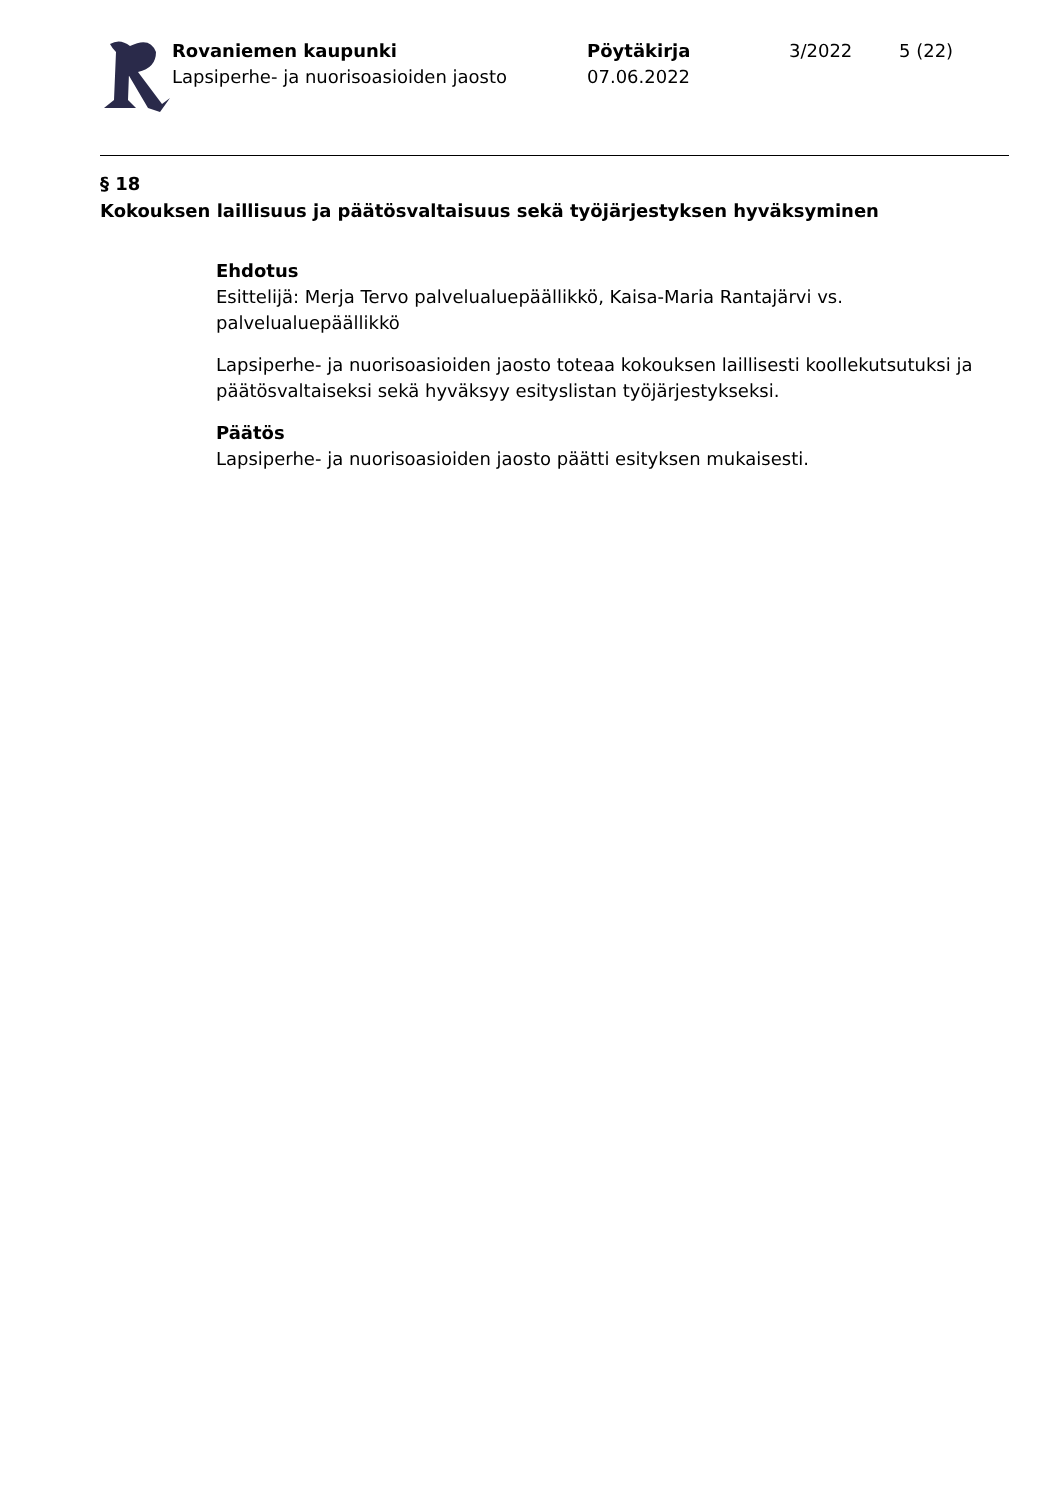Rovaniemen kaupunki
Lapsiperhe- ja nuorisoasioiden jaosto
Pöytäkirja
07.06.2022
3/2022 5 (22)
§ 18
Kokouksen laillisuus ja päätösvaltaisuus sekä työjärjestyksen hyväksyminen
Ehdotus
Esittelijä: Merja Tervo palvelualuepäällikkö, Kaisa-Maria Rantajärvi vs. palvelualuepäällikkö
Lapsiperhe- ja nuorisoasioiden jaosto toteaa kokouksen laillisesti koollekutsutuksi ja päätösvaltaiseksi sekä hyväksyy esityslistan työjärjestykseksi.
Päätös
Lapsiperhe- ja nuorisoasioiden jaosto päätti esityksen mukaisesti.